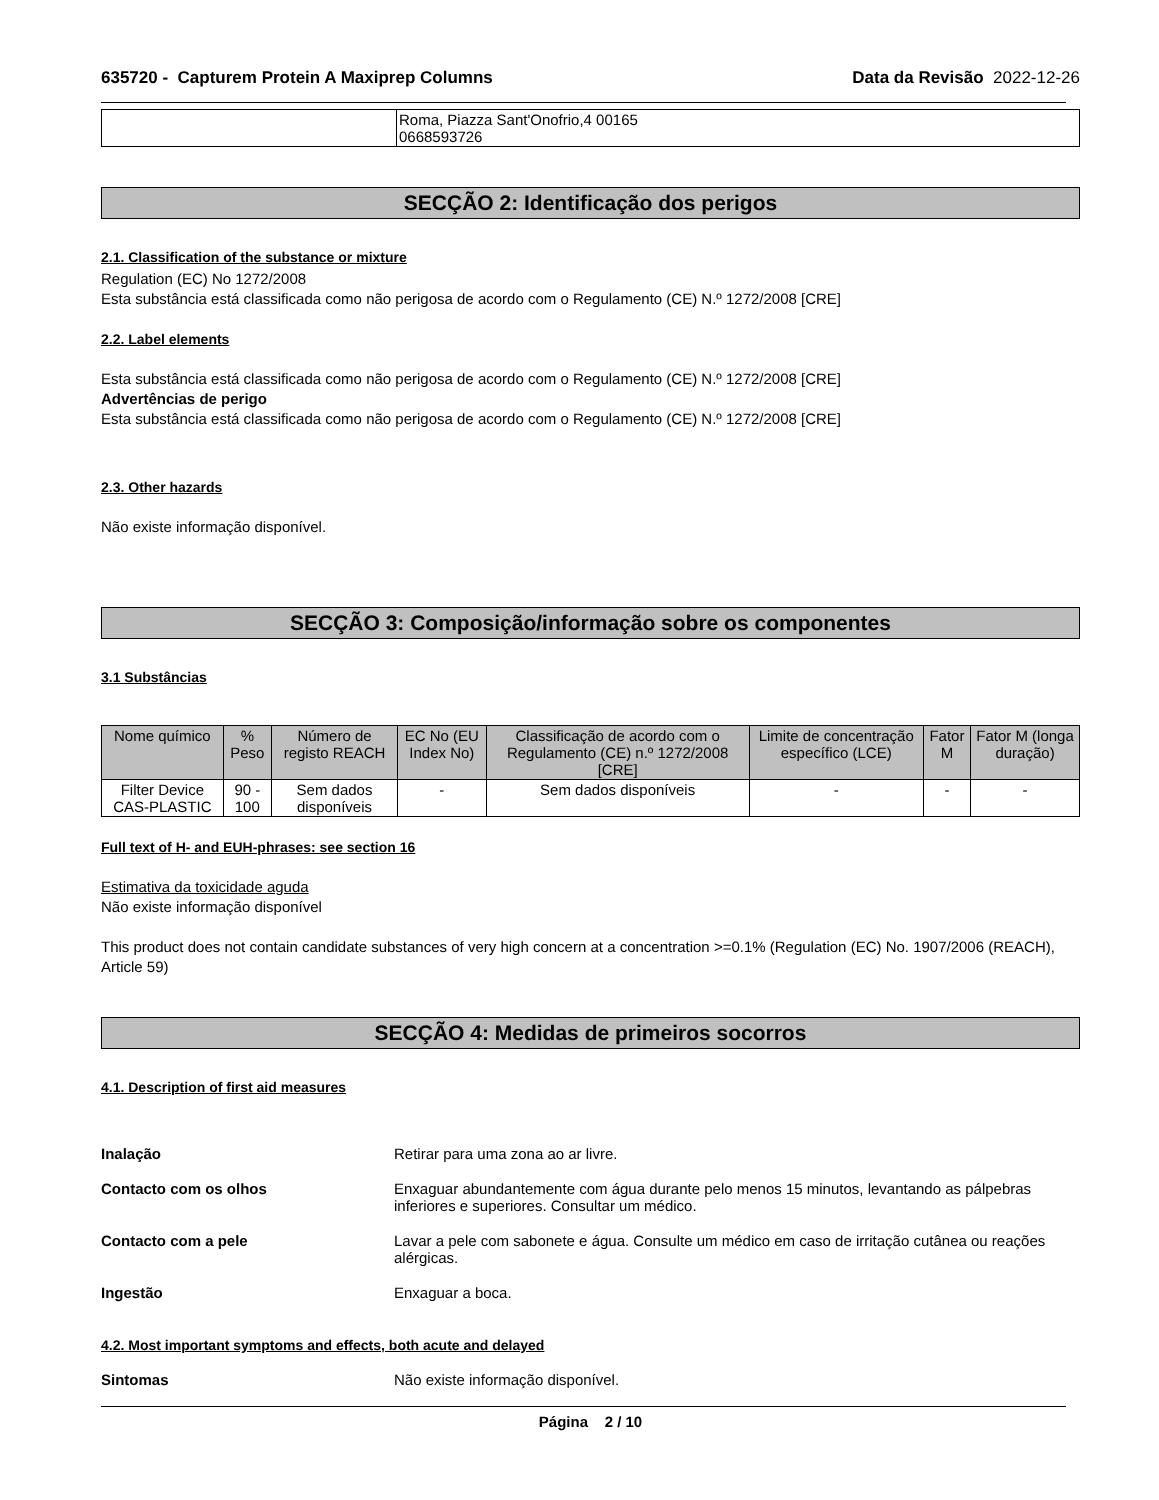635720 - Capturem Protein A Maxiprep Columns Data da Revisão 2022-12-26
| | Roma, Piazza Sant'Onofrio,4 00165 0668593726 |
SECÇÃO 2: Identificação dos perigos
2.1. Classification of the substance or mixture
Regulation (EC) No 1272/2008
Esta substância está classificada como não perigosa de acordo com o Regulamento (CE) N.º 1272/2008 [CRE]
2.2. Label elements
Esta substância está classificada como não perigosa de acordo com o Regulamento (CE) N.º 1272/2008 [CRE]
Advertências de perigo
Esta substância está classificada como não perigosa de acordo com o Regulamento (CE) N.º 1272/2008 [CRE]
2.3. Other hazards
Não existe informação disponível.
SECÇÃO 3: Composição/informação sobre os componentes
3.1 Substâncias
| Nome químico | % Peso | Número de registo REACH | EC No (EU Index No) | Classificação de acordo com o Regulamento (CE) n.º 1272/2008 [CRE] | Limite de concentração específico (LCE) | Fator M | Fator M (longa duração) |
| --- | --- | --- | --- | --- | --- | --- | --- |
| Filter Device CAS-PLASTIC | 90 - 100 | Sem dados disponíveis | - | Sem dados disponíveis | - | - | - |
Full text of H- and EUH-phrases: see section 16
Estimativa da toxicidade aguda
Não existe informação disponível
This product does not contain candidate substances of very high concern at a concentration >=0.1% (Regulation (EC) No. 1907/2006 (REACH), Article 59)
SECÇÃO 4: Medidas de primeiros socorros
4.1. Description of first aid measures
Inalação Retirar para uma zona ao ar livre.
Contacto com os olhos Enxaguar abundantemente com água durante pelo menos 15 minutos, levantando as pálpebras inferiores e superiores. Consultar um médico.
Contacto com a pele Lavar a pele com sabonete e água. Consulte um médico em caso de irritação cutânea ou reações alérgicas.
Ingestão Enxaguar a boca.
4.2. Most important symptoms and effects, both acute and delayed
Sintomas Não existe informação disponível.
Página 2 / 10